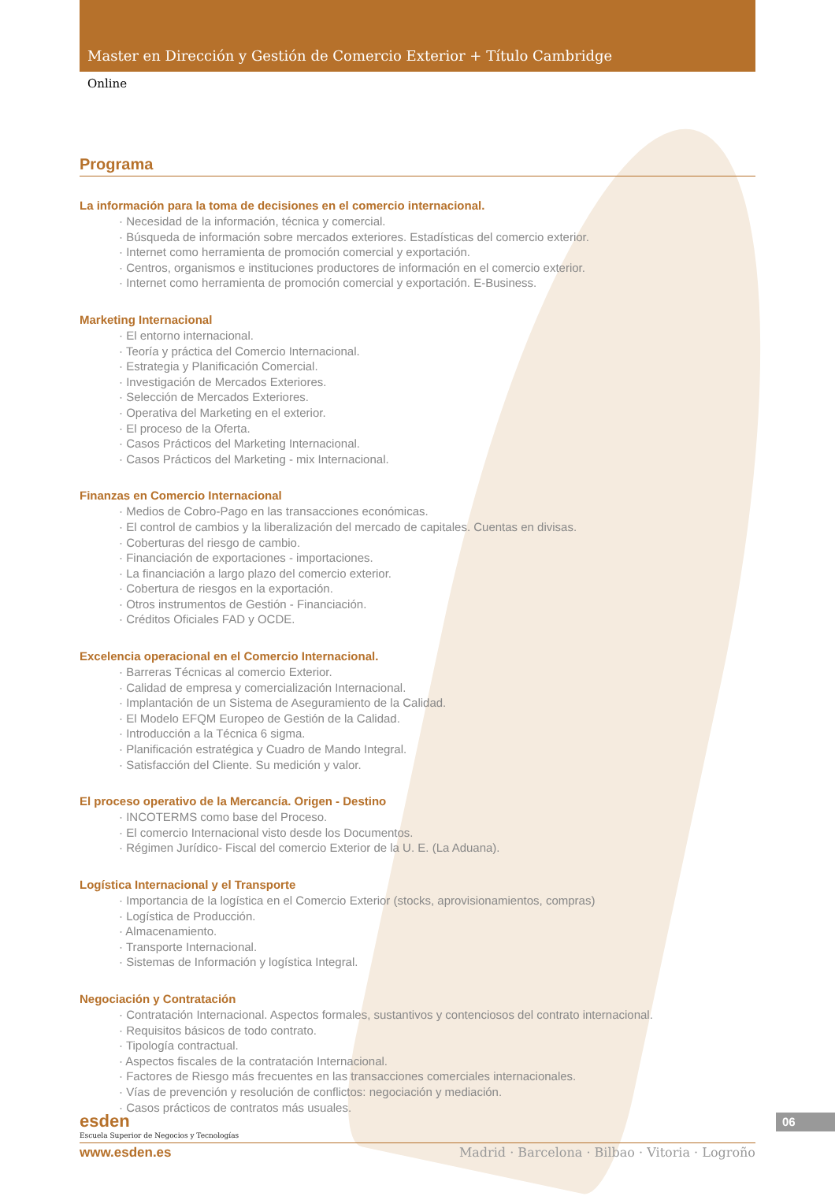Master en Dirección y Gestión de Comercio Exterior + Título Cambridge
Online
Programa
La información para la toma de decisiones en el comercio internacional.
· Necesidad de la información, técnica y comercial.
· Búsqueda de información sobre mercados exteriores. Estadísticas del comercio exterior.
· Internet como herramienta de promoción comercial y exportación.
· Centros, organismos e instituciones productores de información en el comercio exterior.
· Internet como herramienta de promoción comercial y exportación. E-Business.
Marketing Internacional
· El entorno internacional.
· Teoría y práctica del Comercio Internacional.
· Estrategia y Planificación Comercial.
· Investigación de Mercados Exteriores.
· Selección de Mercados Exteriores.
· Operativa del Marketing en el exterior.
· El proceso de la Oferta.
· Casos Prácticos del Marketing Internacional.
· Casos Prácticos del Marketing - mix Internacional.
Finanzas en Comercio Internacional
· Medios de Cobro-Pago en las transacciones económicas.
· El control de cambios y la liberalización del mercado de capitales. Cuentas en divisas.
· Coberturas del riesgo de cambio.
· Financiación de exportaciones - importaciones.
· La financiación a largo plazo del comercio exterior.
· Cobertura de riesgos en la exportación.
· Otros instrumentos de Gestión - Financiación.
· Créditos Oficiales FAD y OCDE.
Excelencia operacional en el Comercio Internacional.
· Barreras Técnicas al comercio Exterior.
· Calidad de empresa y comercialización Internacional.
· Implantación de un Sistema de Aseguramiento de la Calidad.
· El Modelo EFQM Europeo de Gestión de la Calidad.
· Introducción a la Técnica 6 sigma.
· Planificación estratégica y Cuadro de Mando Integral.
· Satisfacción del Cliente. Su medición y valor.
El proceso operativo de la Mercancía. Origen - Destino
· INCOTERMS como base del Proceso.
· El comercio Internacional visto desde los Documentos.
· Régimen Jurídico- Fiscal del comercio Exterior de la U. E. (La Aduana).
Logística Internacional y el Transporte
· Importancia de la logística en el Comercio Exterior (stocks, aprovisionamientos, compras)
· Logística de Producción.
· Almacenamiento.
· Transporte Internacional.
· Sistemas de Información y logística Integral.
Negociación y Contratación
· Contratación Internacional. Aspectos formales, sustantivos y contenciosos del contrato internacional.
· Requisitos básicos de todo contrato.
· Tipología contractual.
· Aspectos fiscales de la contratación Internacional.
· Factores de Riesgo más frecuentes en las transacciones comerciales internacionales.
· Vías de prevención y resolución de conflictos: negociación y mediación.
· Casos prácticos de contratos más usuales.
esden
Escuela Superior de Negocios y Tecnologías
www.esden.es Madrid · Barcelona · Bilbao · Vitoria · Logroño
06